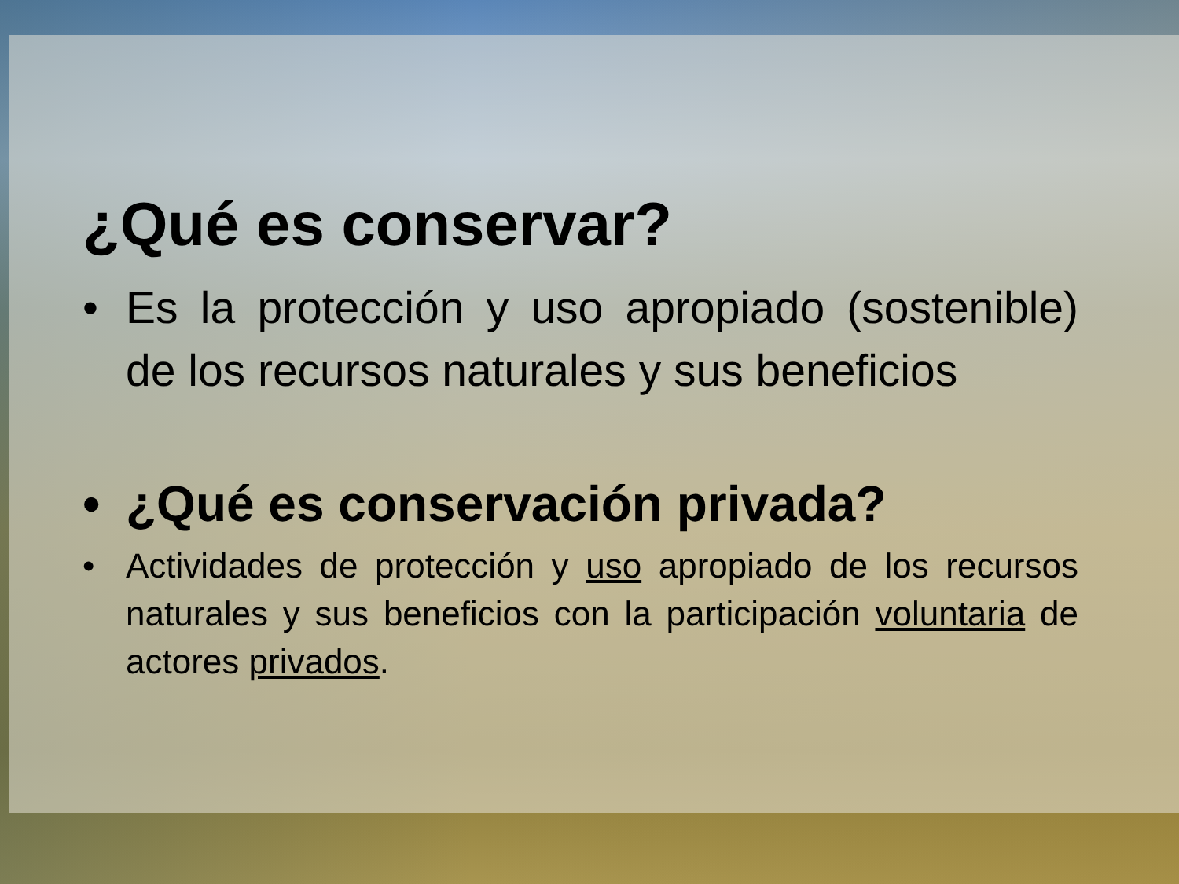¿Qué es conservar?
• Es la protección y uso apropiado (sostenible) de los recursos naturales y sus beneficios
• ¿Qué es conservación privada?
• Actividades de protección y uso apropiado de los recursos naturales y sus beneficios con la participación voluntaria de actores privados.